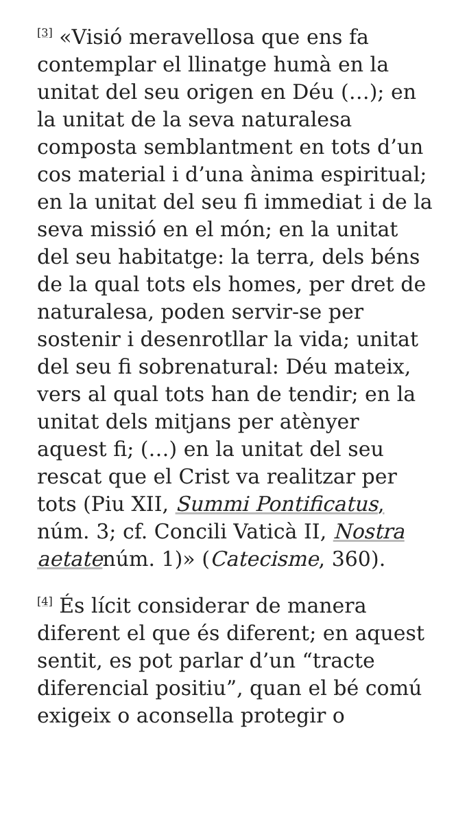<sup>[3]</sup> «Visió meravellosa que ens fa contemplar el llinatge humà en la unitat del seu origen en Déu (…); en la unitat de la seva naturalesa composta semblantment en tots d’un cos material i d’una ànima espiritual; en la unitat del seu fi immediat i de la seva missió en el món; en la unitat del seu habitatge: la terra, dels béns de la qual tots els homes, per dret de naturalesa, poden servir-se per sostenir i desenrotllar la vida; unitat del seu fi sobrenatural: Déu mateix, vers al qual tots han de tendir; en la unitat dels mitjans per atènyer aquest fi; (…) en la unitat del seu rescat que el Crist va realitzar per tots (Piu XII, Summi Pontificatus, núm. 3; cf. Concili Vaticà II, Nostra aetatenúm. 1)» (Catecisme, 360).
<sup>[4]</sup> És lícit considerar de manera diferent el que és diferent; en aquest sentit, es pot parlar d’un “tracte diferencial positiu”, quan el bé comú exigeix o aconsella protegir o